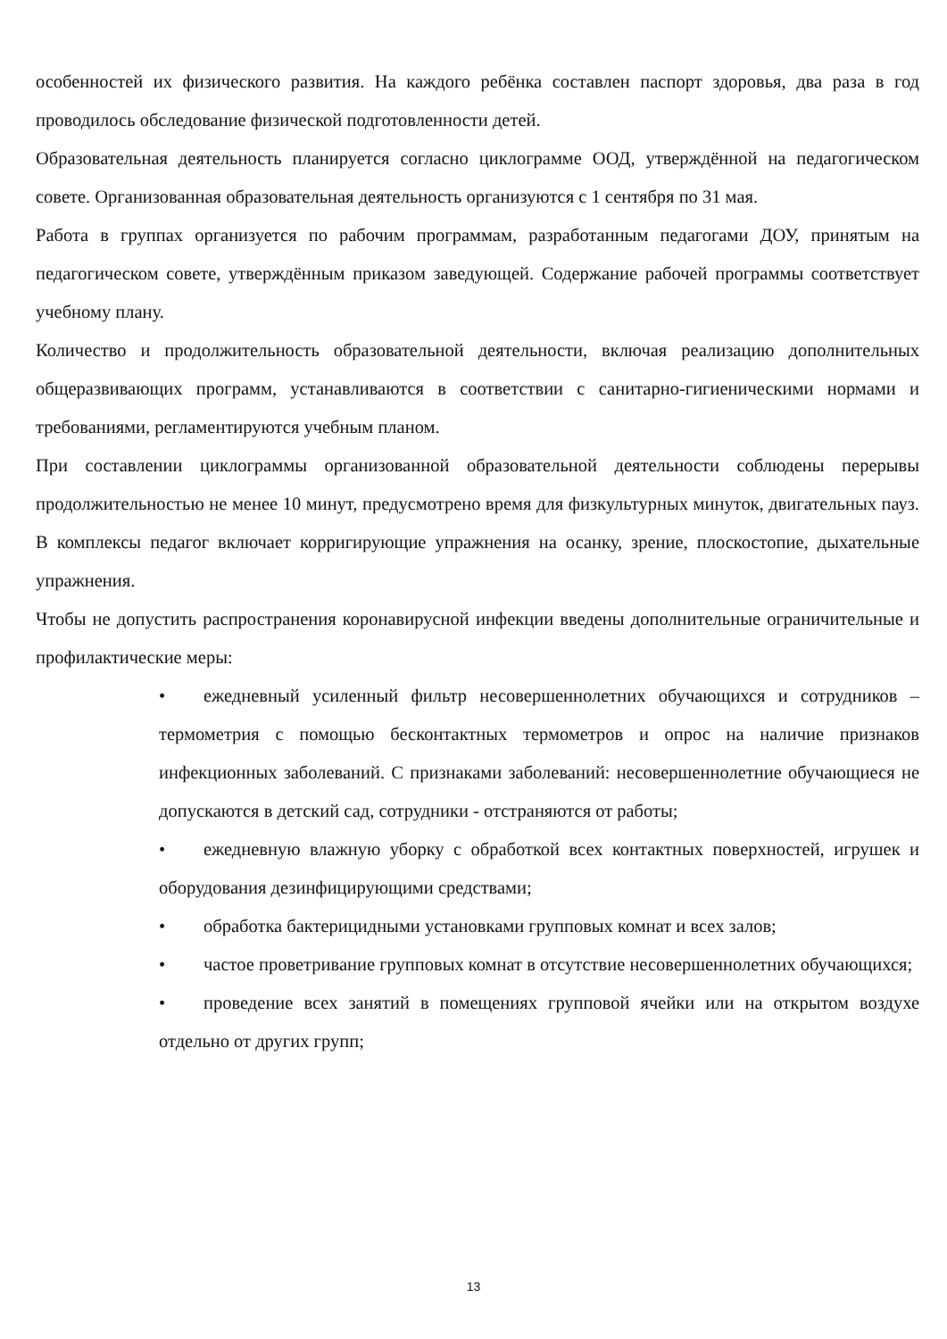особенностей их физического развития. На каждого ребёнка составлен паспорт здоровья, два раза в год проводилось обследование физической подготовленности детей.
Образовательная деятельность планируется согласно циклограмме ООД, утверждённой на педагогическом совете. Организованная образовательная деятельность организуются с 1 сентября по 31 мая.
Работа в группах организуется по рабочим программам, разработанным педагогами ДОУ, принятым на педагогическом совете, утверждённым приказом заведующей. Содержание рабочей программы соответствует учебному плану.
Количество и продолжительность образовательной деятельности, включая реализацию дополнительных общеразвивающих программ, устанавливаются в соответствии с санитарно-гигиеническими нормами и требованиями, регламентируются учебным планом.
При составлении циклограммы организованной образовательной деятельности соблюдены перерывы продолжительностью не менее 10 минут, предусмотрено время для физкультурных минуток, двигательных пауз. В комплексы педагог включает корригирующие упражнения на осанку, зрение, плоскостопие, дыхательные упражнения.
Чтобы не допустить распространения коронавирусной инфекции введены дополнительные ограничительные и профилактические меры:
• ежедневный усиленный фильтр несовершеннолетних обучающихся и сотрудников – термометрия с помощью бесконтактных термометров и опрос на наличие признаков инфекционных заболеваний. С признаками заболеваний: несовершеннолетние обучающиеся не допускаются в детский сад, сотрудники - отстраняются от работы;
• ежедневную влажную уборку с обработкой всех контактных поверхностей, игрушек и оборудования дезинфицирующими средствами;
• обработка бактерицидными установками групповых комнат и всех залов;
• частое проветривание групповых комнат в отсутствие несовершеннолетних обучающихся;
• проведение всех занятий в помещениях групповой ячейки или на открытом воздухе отдельно от других групп;
13